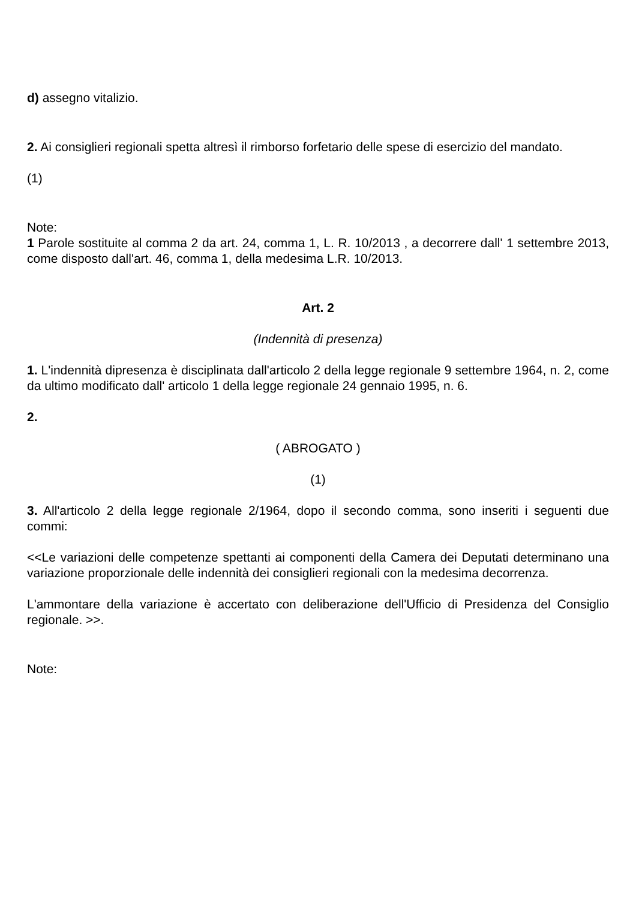d) assegno vitalizio.
2. Ai consiglieri regionali spetta altresì il rimborso forfetario delle spese di esercizio del mandato.
(1)
Note:
1 Parole sostituite al comma 2 da art. 24, comma 1, L. R. 10/2013 , a decorrere dall' 1 settembre 2013, come disposto dall'art. 46, comma 1, della medesima L.R. 10/2013.
Art. 2
(Indennità di presenza)
1. L'indennità dipresenza è disciplinata dall'articolo 2 della legge regionale 9 settembre 1964, n. 2, come da ultimo modificato dall' articolo 1 della legge regionale 24 gennaio 1995, n. 6.
2.
( ABROGATO )
(1)
3. All'articolo 2 della legge regionale 2/1964, dopo il secondo comma, sono inseriti i seguenti due commi:
<<Le variazioni delle competenze spettanti ai componenti della Camera dei Deputati determinano una variazione proporzionale delle indennità dei consiglieri regionali con la medesima decorrenza.
L'ammontare della variazione è accertato con deliberazione dell'Ufficio di Presidenza del Consiglio regionale. >>.
Note: